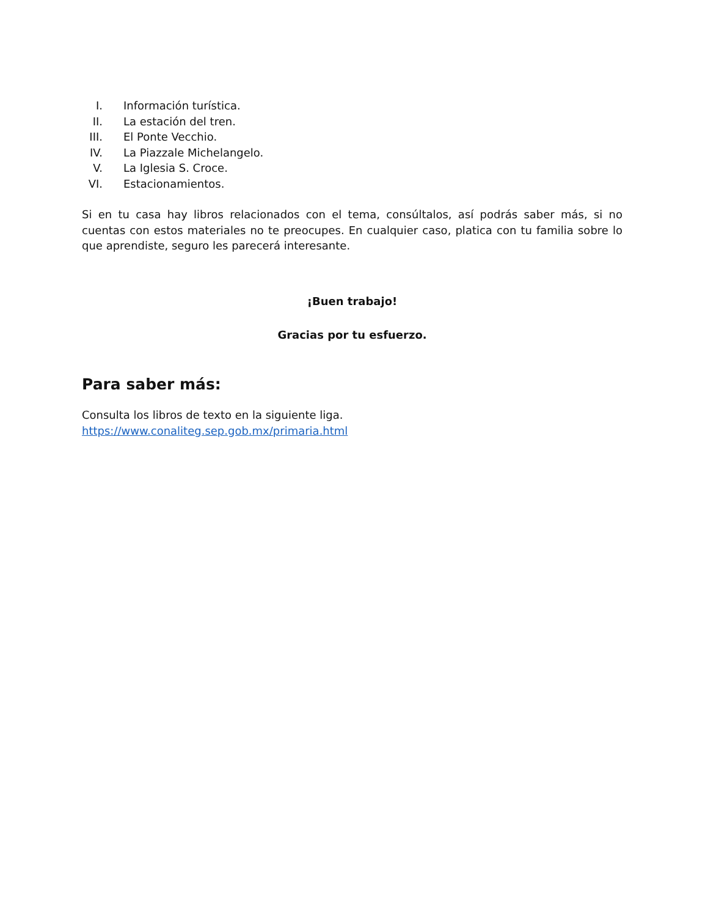I. Información turística.
II. La estación del tren.
III. El Ponte Vecchio.
IV. La Piazzale Michelangelo.
V. La Iglesia S. Croce.
VI. Estacionamientos.
Si en tu casa hay libros relacionados con el tema, consúltalos, así podrás saber más, si no cuentas con estos materiales no te preocupes. En cualquier caso, platica con tu familia sobre lo que aprendiste, seguro les parecerá interesante.
¡Buen trabajo!
Gracias por tu esfuerzo.
Para saber más:
Consulta los libros de texto en la siguiente liga.
https://www.conaliteg.sep.gob.mx/primaria.html